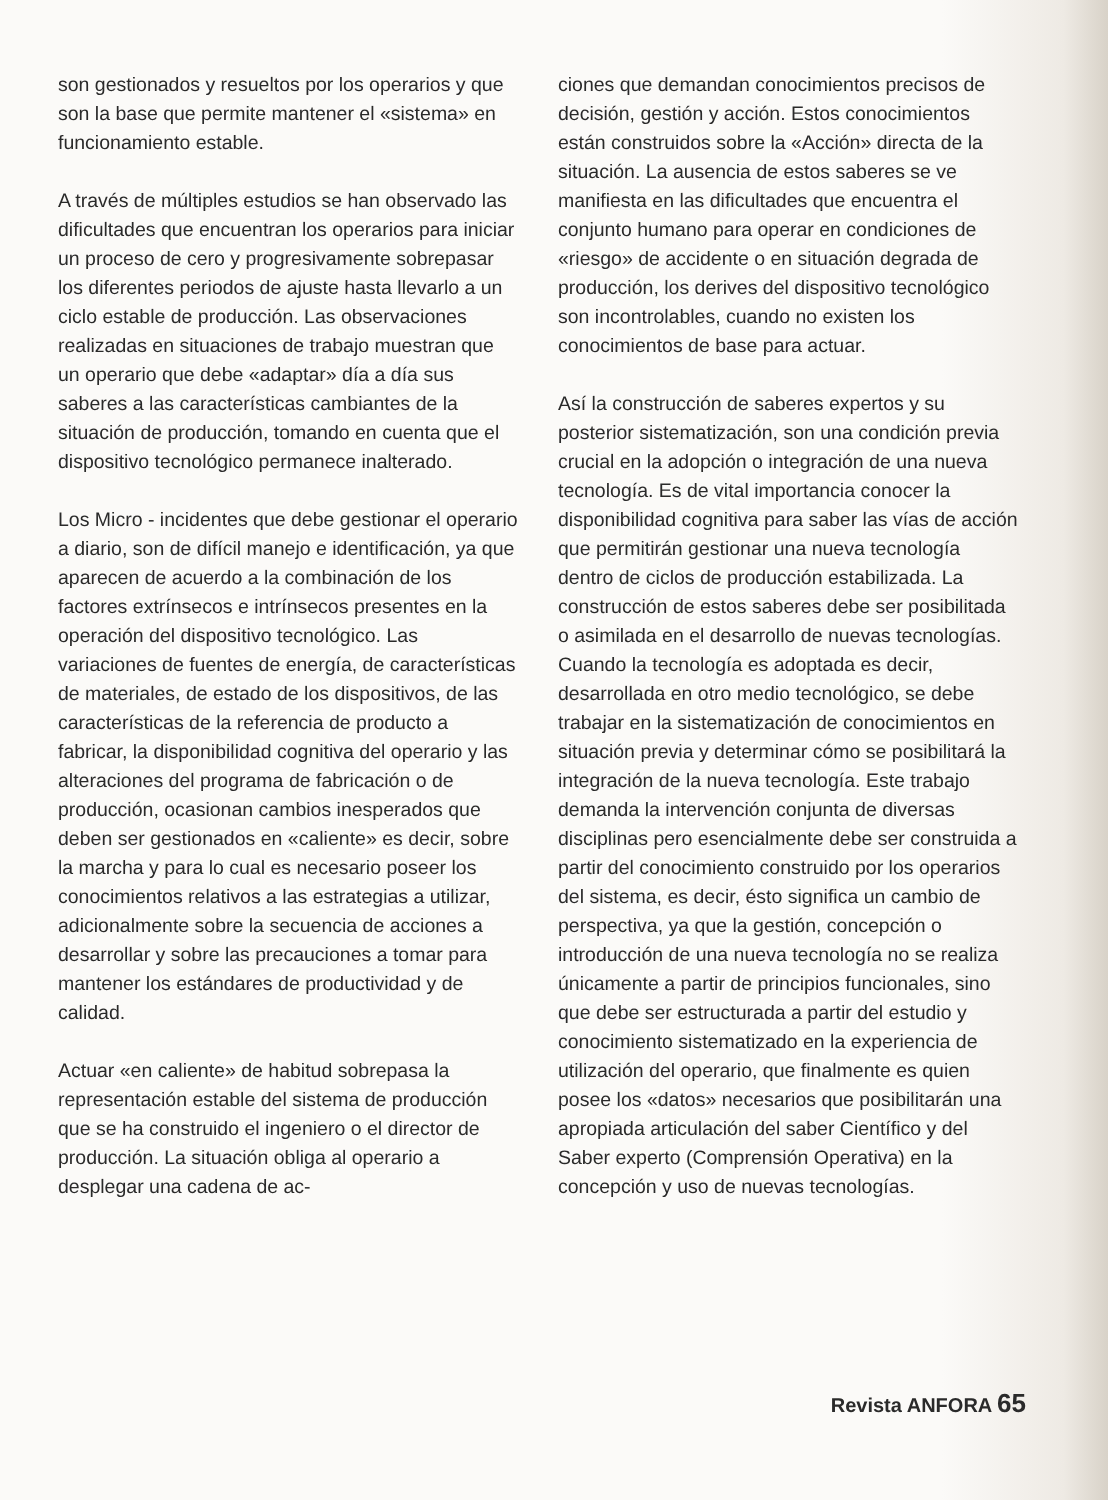son gestionados y resueltos por los operarios y que son la base que permite mantener el «sistema» en funcionamiento estable.
A través de múltiples estudios se han observado las dificultades que encuentran los operarios para iniciar un proceso de cero y progresivamente sobrepasar los diferentes periodos de ajuste hasta llevarlo a un ciclo estable de producción. Las observaciones realizadas en situaciones de trabajo muestran que un operario que debe «adaptar» día a día sus saberes a las características cambiantes de la situación de producción, tomando en cuenta que el dispositivo tecnológico permanece inalterado.
Los Micro - incidentes que debe gestionar el operario a diario, son de difícil manejo e identificación, ya que aparecen de acuerdo a la combinación de los factores extrínsecos e intrínsecos presentes en la operación del dispositivo tecnológico. Las variaciones de fuentes de energía, de características de materiales, de estado de los dispositivos, de las características de la referencia de producto a fabricar, la disponibilidad cognitiva del operario y las alteraciones del programa de fabricación o de producción, ocasionan cambios inesperados que deben ser gestionados en «caliente» es decir, sobre la marcha y para lo cual es necesario poseer los conocimientos relativos a las estrategias a utilizar, adicionalmente sobre la secuencia de acciones a desarrollar y sobre las precauciones a tomar para mantener los estándares de productividad y de calidad.
Actuar «en caliente» de habitud sobrepasa la representación estable del sistema de producción que se ha construido el ingeniero o el director de producción. La situación obliga al operario a desplegar una cadena de ac-
ciones que demandan conocimientos precisos de decisión, gestión y acción. Estos conocimientos están construidos sobre la «Acción» directa de la situación. La ausencia de estos saberes se ve manifiesta en las dificultades que encuentra el conjunto humano para operar en condiciones de «riesgo» de accidente o en situación degrada de producción, los derives del dispositivo tecnológico son incontrolables, cuando no existen los conocimientos de base para actuar.
Así la construcción de saberes expertos y su posterior sistematización, son una condición previa crucial en la adopción o integración de una nueva tecnología. Es de vital importancia conocer la disponibilidad cognitiva para saber las vías de acción que permitirán gestionar una nueva tecnología dentro de ciclos de producción estabilizada. La construcción de estos saberes debe ser posibilitada o asimilada en el desarrollo de nuevas tecnologías. Cuando la tecnología es adoptada es decir, desarrollada en otro medio tecnológico, se debe trabajar en la sistematización de conocimientos en situación previa y determinar cómo se posibilitará la integración de la nueva tecnología. Este trabajo demanda la intervención conjunta de diversas disciplinas pero esencialmente debe ser construida a partir del conocimiento construido por los operarios del sistema, es decir, ésto significa un cambio de perspectiva, ya que la gestión, concepción o introducción de una nueva tecnología no se realiza únicamente a partir de principios funcionales, sino que debe ser estructurada a partir del estudio y conocimiento sistematizado en la experiencia de utilización del operario, que finalmente es quien posee los «datos» necesarios que posibilitarán una apropiada articulación del saber Científico y del Saber experto (Comprensión Operativa) en la concepción y uso de nuevas tecnologías.
Revista ANFORA 65